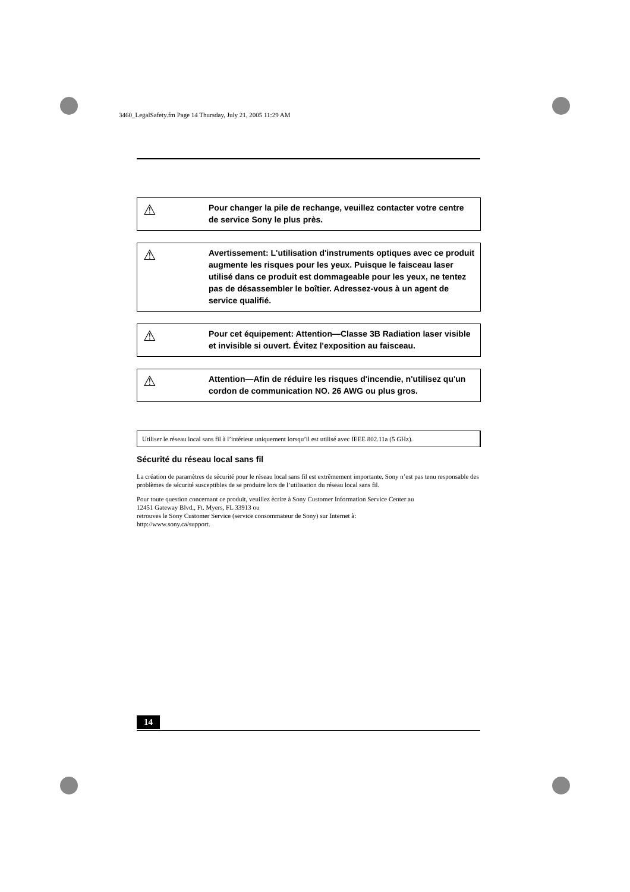3460_LegalSafety.fm Page 14 Thursday, July 21, 2005 11:29 AM
⚠
Pour changer la pile de rechange, veuillez contacter votre centre de service Sony le plus près.
⚠
Avertissement: L'utilisation d'instruments optiques avec ce produit augmente les risques pour les yeux. Puisque le faisceau laser utilisé dans ce produit est dommageable pour les yeux, ne tentez pas de désassembler le boîtier. Adressez-vous à un agent de service qualifié.
⚠
Pour cet équipement: Attention—Classe 3B Radiation laser visible et invisible si ouvert. Évitez l'exposition au faisceau.
⚠
Attention—Afin de réduire les risques d'incendie, n'utilisez qu'un cordon de communication NO. 26 AWG ou plus gros.
Utiliser le réseau local sans fil à l’intérieur uniquement lorsqu’il est utilisé avec IEEE 802.11a (5 GHz).
Sécurité du réseau local sans fil
La création de paramètres de sécurité pour le réseau local sans fil est extrêmement importante. Sony n’est pas tenu responsable des problèmes de sécurité susceptibles de se produire lors de l’utilisation du réseau local sans fil.
Pour toute question concernant ce produit, veuillez ècrire à Sony Customer Information Service Center au
12451 Gateway Blvd., Ft. Myers, FL 33913 ou
retrouves le Sony Customer Service (service consommateur de Sony) sur Internet à:
http://www.sony.ca/support.
14